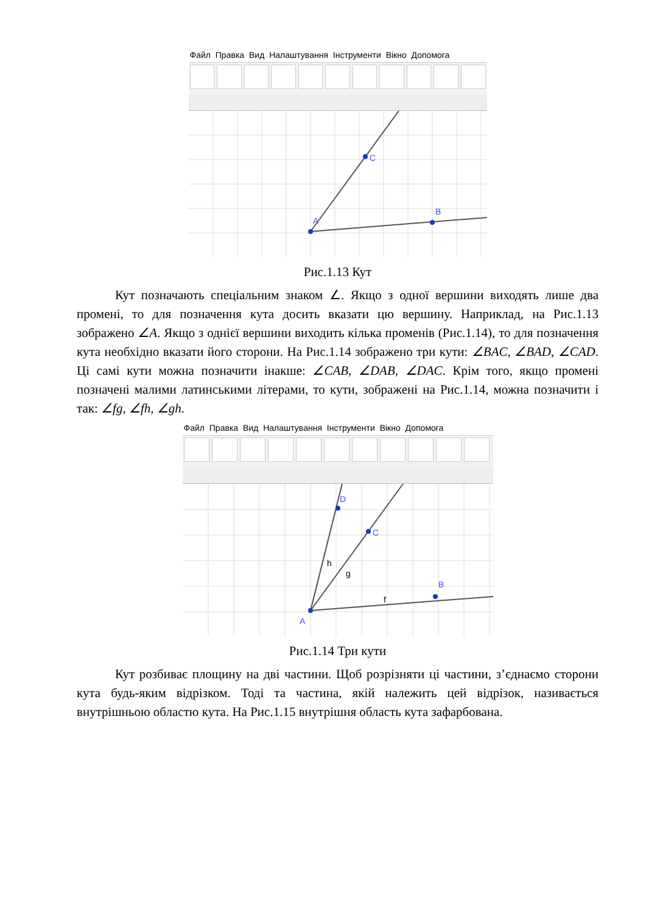Файл Правка Вид Налаштування Інструменти Вікно Допомога
A
C
B
Рис.1.13 Кут
Кут позначають спеціальним знаком ∠. Якщо з одної вершини виходять лише два промені, то для позначення кута досить вказати цю вершину. Наприклад, на Рис.1.13 зображено ∠A. Якщо з однієї вершини виходить кілька променів (Рис.1.14), то для позначення кута необхідно вказати його сторони. На Рис.1.14 зображено три кути: ∠BAC, ∠BAD, ∠CAD. Ці самі кути можна позначити інакше: ∠CAB, ∠DAB, ∠DAC. Крім того, якщо промені позначені малими латинськими літерами, то кути, зображені на Рис.1.14, можна позначити і так: ∠fg, ∠fh, ∠gh.
Файл Правка Вид Налаштування Інструменти Вікно Допомога
A
D
C
B
h
g
f
Рис.1.14 Три кути
Кут розбиває площину на дві частини. Щоб розрізняти ці частини, з’єднаємо сторони кута будь-яким відрізком. Тоді та частина, якій належить цей відрізок, називається внутрішньою областю кута. На Рис.1.15 внутрішня область кута зафарбована.